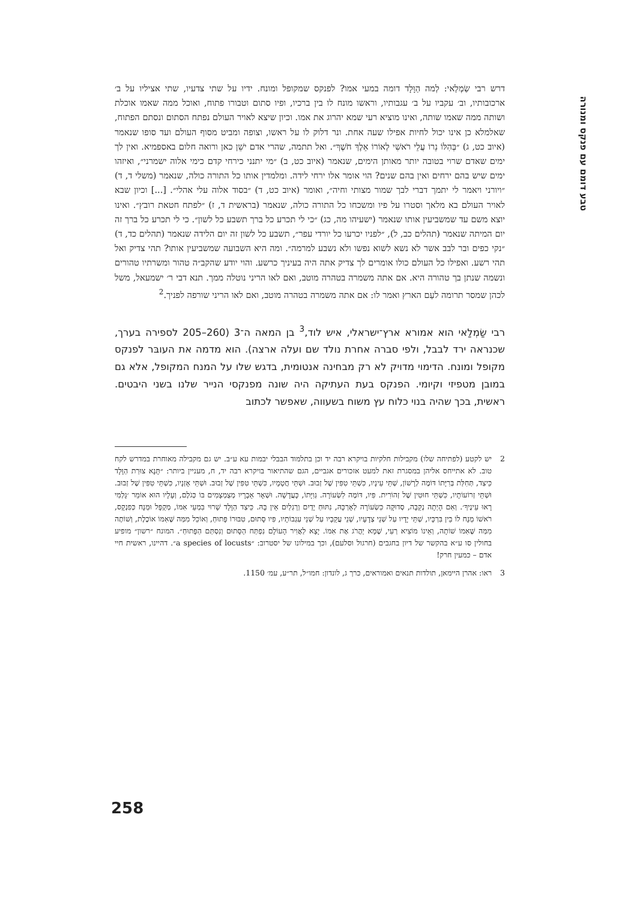טבע דומם עם פנקס ומנורה
דרש רבי שַׂמְלַאי: לְמה הַוָּלָד דומה במעי אמו? לפנקס שמקופל ומונח. ידיו על שתי צדעיו, שתי אציליו על ב׳ ארכובותיו, וב׳ עקביו על ב׳ עגבותיו, וראשו מונח לו בין ברכיו, ופיו סתום וטבורו פתוח, ואוכל ממה שאמו אוכלת ושותה ממה שאמו שותה, ואינו מוציא רעי שמא יהרוג את אמו. וכיון שיצא לאויר העולם נפתח הסתום ונסתם הפתוח, שאלמלא כן אינו יכול לחיות אפילו שעה אחת. ונר דלוק לו על ראשו, וצופה ומביט מסוף העולם ועד סופו שנאמר (איוב כט, ג) ״בְּהִלּוֹ נֵרוֹ עֲלֵי רֹאשִׁי לְאוֹרוֹ אֵלֶךְ חֹשֶׁךְ״. ואל תתמה, שהרי אדם ישֵׁן כאן ורואה חלום באספמיא. ואין לך ימים שאדם שרוי בטובה יותר מאותן הימים, שנאמר (איוב כט, ב) ״מי יתנני כירחי קדם כימי אלוה ישמרני״, ואיזהו ימים שיש בהם ירחים ואין בהם שנים? הוי אומר אלו ירחי לידה. ומלמדין אותו כל התורה כולה, שנאמר (משלי ד, ד) ״ויורני ויאמר לי יתמך דברי לבך שמור מצותי וחיה״, ואומר (איוב כט, ד) ״בסוד אלוה עלי אהלי״. [...] וכיון שבא לאויר העולם בא מלאך וסטרו על פיו ומשכחו כל התורה כולה, שנאמר (בראשית ד, ז) ״לפתח חטאת רובץ״. ואינו יוצא משם עד שמשביעין אותו שנאמר (ישעיהו מה, כג) ״כי לי תכרע כל ברך תשבע כל לשון״. כי לי תכרע כל ברך זה יום המיתה שנאמר (תהלים כב, ל), ״לפניו יכרעו כל יורדי עפר״, תשבע כל לשון זה יום הלידה שנאמר (תהלים כד, ד) ״נקי כפים ובר לבב אשר לא נשא לשוא נפשו ולא נשבע למרמה״. ומה היא השבועה שמשביעין אותו? תהי צדיק ואל תהי רשע. ואפילו כל העולם כולו אומרים לך צדיק אתה היה בעיניך כרשע. והוי יודע שהקב״ה טהור ומשרתיו טהורים ונשמה שנתן בך טהורה היא. אם אתה משמרה בטהרה מוטב, ואם לאו הריני נוטלה ממך. תנא דבי ר׳ ישמעאל, משל לכהן שמסר תרומה לעַם הארץ ואמר לו: אם אתה משמרה בטהרה מוטב, ואם לאו הריני שורפה לפניך.<sup>2</sup>
רבי שַׂמְלַאי הוא אמורא ארץ־ישראלי, איש לוד,<sup>3</sup> בן המאה ה־3 (260–205 לספירה בערך, שכנראה ירד לבבל, ולפי סברה אחרת נולד שם ועלה ארצה). הוא מדמה את העובּר לפנקס מקופל ומונח. הדימוי מדויק לא רק מבחינה אנטומית, בדגש שלו על המנח המקופל, אלא גם במובן מטפיזי וקיומי. הפנקס בעת העתיקה היה שונה מפנקסי הנייר שלנו בשני היבטים. ראשית, בכך שהיה בנוי כלוח עץ משוח בשעווה, שאפשר לכתוב
2 יש לקטע (לפתיחה שלו) מקבילות חלקיות בויקרא רבה יד וכן בתלמוד הבבלי יבמות עא ע״ב. יש גם מקבילה מאוחרת במדרש לקח טוב. לא אתייחס אליהן במסגרת זאת למעט אזכורים אגביים, הגם שהתיאור בויקרא רבה יד, ח, מעניין ביותר: ״תָּנָא צוּרַת הַוָּלָד כֵּיצַד, תְּחִלַּת בְּרִיָּתוֹ דּוֹמֶה לְרָשׁוֹן, שְׁתֵּי עֵינָיו, כִּשְׁתֵּי טִפִּין שֶׁל זְבוּב. וּשְׁתֵּי חֲטָמָיו, כִּשְׁתֵּי טִפִּין שֶׁל זְבוּב. וּשְׁתֵּי אָזְנָיו, כִּשְׁתֵּי טִפִּין שֶׁל זְבוּב. וּשְׁתֵּי זְרוֹעוֹתָיו, כִּשְׁתֵּי חוּטִין שֶׁל זְהוֹרִית. פִּיו, דּוֹמֶה לִשְׂעוֹרָה. גְּוִיָּתוֹ, כָּעֲדָשָׁה. וּשְׁאָר אֵבָרָיו מְצֻמְצָמִים בּוֹ כְּגֹלֶם, וְעָלָיו הוּא אוֹמֵר ׳גָּלְמִי רָאוּ עֵינֶיךָ׳. וְאִם הָיְתָה נְקֵבָה, סְדוּקָה כִּשְׂעוֹרָה לְאָרְכָּהּ, נִתּוּחַ יָדַיִם וְרַגְלַיִם אֵין בָּהּ. כֵּיצַד הַוָּלָד שָׁרוּי בִּמְעֵי אִמּוֹ, מְקֻפָּל וּמֻנָּח כְּפִנְקָס, רֹאשׁוֹ מֻנָּח לוֹ בֵּין בִּרְכָּיו, שְׁתֵּי יָדָיו עַל שְׁנֵי צְדָעָיו, שְׁנֵי עֲקֵבָיו עַל שְׁנֵי עַגְבוֹתָיו, פִּיו סָתוּם, טִבּוּרוֹ פָּתוּחַ, וְאוֹכֵל מִמַּה שֶּׁאִמּוֹ אוֹכֶלֶת, וְשׁוֹתֶה מִמַּה שֶּׁאִמּוֹ שׁוֹתָה, וְאֵינוֹ מוֹצִיא רְעִי, שֶׁמָּא יַהֲרֹג אֶת אִמּוֹ. יָצָא לַאֲוִיר הָעוֹלָם נִפְתַּח הַסָּתוּם וְנִסְתַּם הַפָּתוּחַ״. המונח ״רשון״ מופיע בחולין סו ע״א בהקשר של דיון בחגבים (חרגול וסלעם), וכך במילונו של יסטרוב: ״a species of locusts״. דהיינו, ראשית חיי אדם – כמעין חרק!
3 ראו: אהרן היימאן, תולדות תנאים ואמוראים, כרך ג, לונדון: חמו״ל, תר״ע, עמ׳ 1150.
258